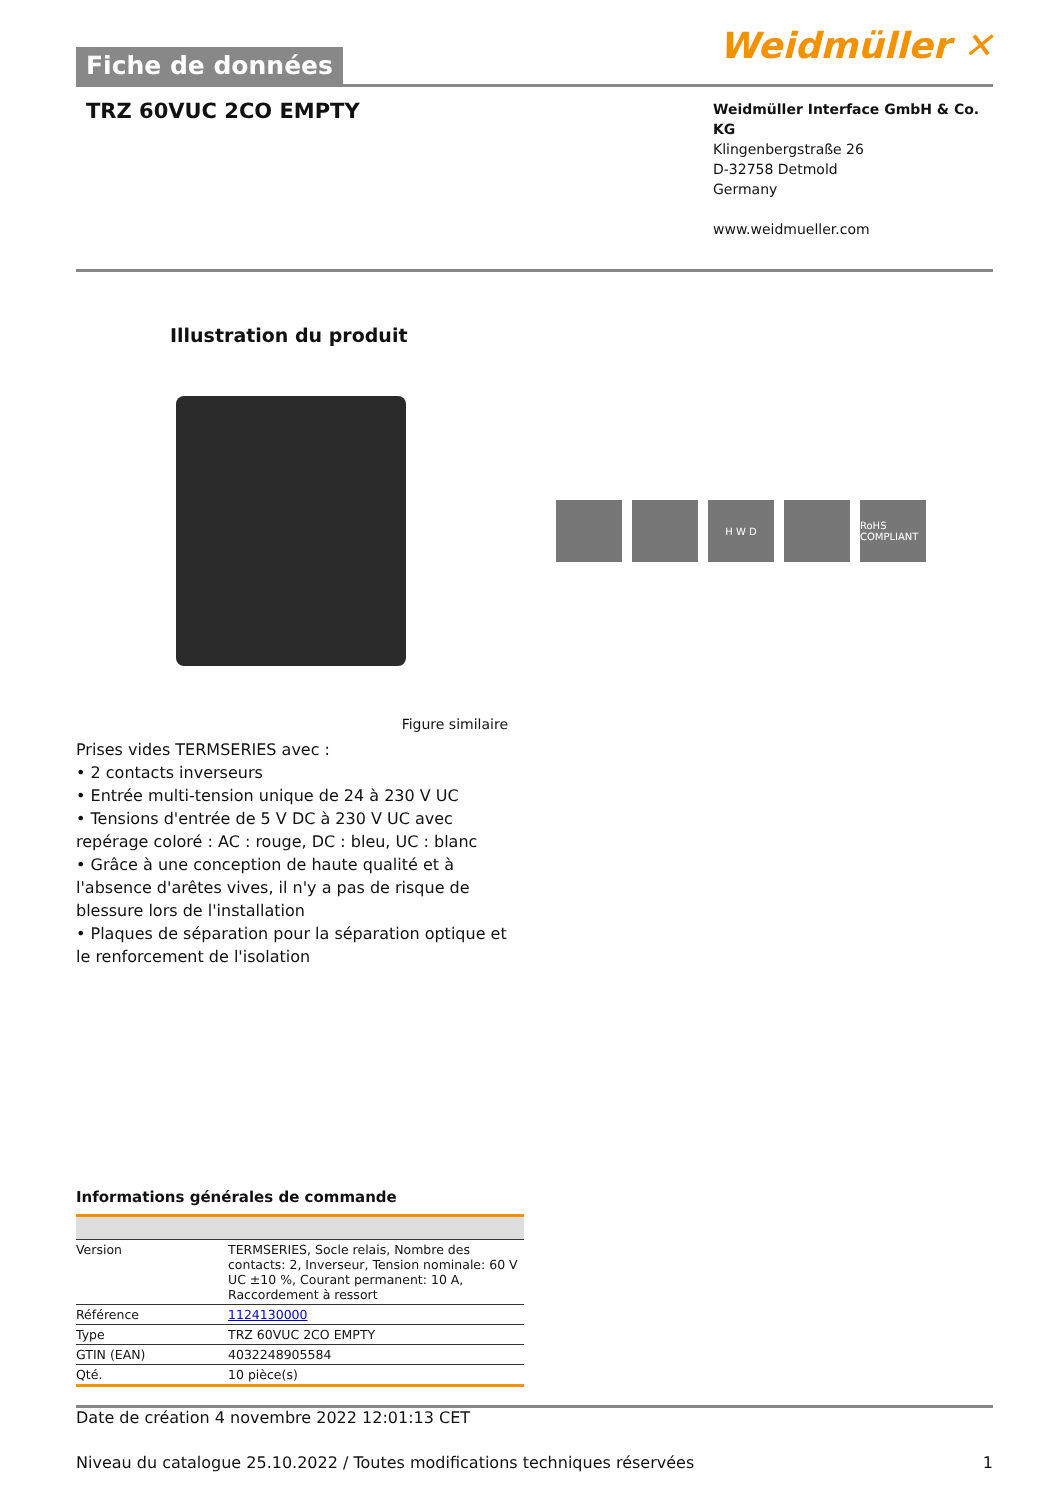Fiche de données
Weidmüller ✕
TRZ 60VUC 2CO EMPTY
Weidmüller Interface GmbH & Co. KG
Klingenbergstraße 26
D-32758 Detmold
Germany
www.weidmueller.com
Illustration du produit
H W D RoHS COMPLIANT
Figure similaire
Prises vides TERMSERIES avec :
• 2 contacts inverseurs
• Entrée multi-tension unique de 24 à 230 V UC
• Tensions d'entrée de 5 V DC à 230 V UC avec repérage coloré : AC : rouge, DC : bleu, UC : blanc
• Grâce à une conception de haute qualité et à l'absence d'arêtes vives, il n'y a pas de risque de blessure lors de l'installation
• Plaques de séparation pour la séparation optique et le renforcement de l'isolation
Informations générales de commande
| Version | TERMSERIES, Socle relais, Nombre des contacts: 2, Inverseur, Tension nominale: 60 V UC ±10 %, Courant permanent: 10 A, Raccordement à ressort |
| Référence | 1124130000 |
| Type | TRZ 60VUC 2CO EMPTY |
| GTIN (EAN) | 4032248905584 |
| Qté. | 10 pièce(s) |
Date de création 4 novembre 2022 12:01:13 CET
Niveau du catalogue 25.10.2022 / Toutes modifications techniques réservées 1